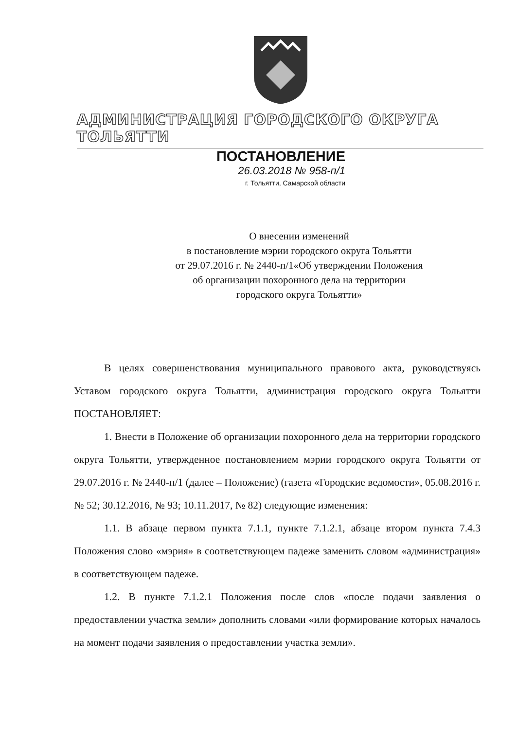АДМИНИСТРАЦИЯ ГОРОДСКОГО ОКРУГА ТОЛЬЯТТИ
ПОСТАНОВЛЕНИЕ
26.03.2018 № 958-п/1
г. Тольятти, Самарской области
О внесении изменений
в постановление мэрии городского округа Тольятти
от 29.07.2016 г. № 2440-п/1«Об утверждении Положения
об организации похоронного дела на территории
городского округа Тольятти»
В целях совершенствования муниципального правового акта, руководствуясь Уставом городского округа Тольятти, администрация городского округа Тольятти ПОСТАНОВЛЯЕТ:
1. Внести в Положение об организации похоронного дела на территории городского округа Тольятти, утвержденное постановлением мэрии городского округа Тольятти от 29.07.2016 г. № 2440-п/1 (далее – Положение) (газета «Городские ведомости», 05.08.2016 г. № 52; 30.12.2016, № 93; 10.11.2017, № 82) следующие изменения:
1.1. В абзаце первом пункта 7.1.1, пункте 7.1.2.1, абзаце втором пункта 7.4.3 Положения слово «мэрия» в соответствующем падеже заменить словом «администрация» в соответствующем падеже.
1.2. В пункте 7.1.2.1 Положения после слов «после подачи заявления о предоставлении участка земли» дополнить словами «или формирование которых началось на момент подачи заявления о предоставлении участка земли».